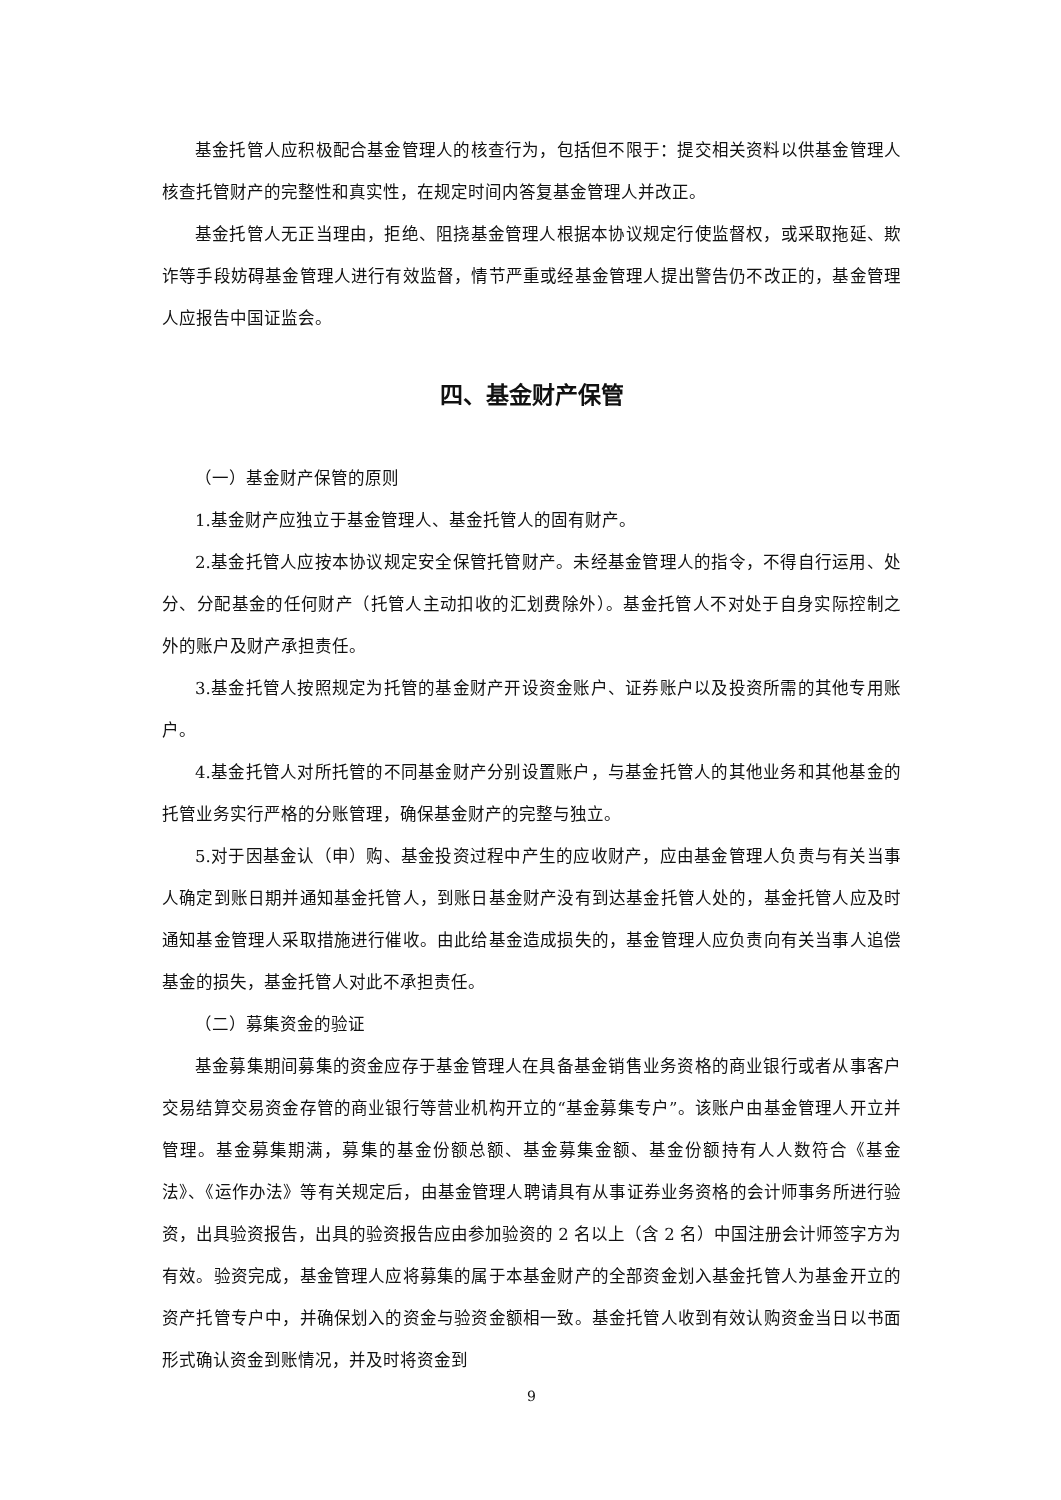基金托管人应积极配合基金管理人的核查行为，包括但不限于：提交相关资料以供基金管理人核查托管财产的完整性和真实性，在规定时间内答复基金管理人并改正。
基金托管人无正当理由，拒绝、阻挠基金管理人根据本协议规定行使监督权，或采取拖延、欺诈等手段妨碍基金管理人进行有效监督，情节严重或经基金管理人提出警告仍不改正的，基金管理人应报告中国证监会。
四、基金财产保管
（一）基金财产保管的原则
1.基金财产应独立于基金管理人、基金托管人的固有财产。
2.基金托管人应按本协议规定安全保管托管财产。未经基金管理人的指令，不得自行运用、处分、分配基金的任何财产（托管人主动扣收的汇划费除外）。基金托管人不对处于自身实际控制之外的账户及财产承担责任。
3.基金托管人按照规定为托管的基金财产开设资金账户、证券账户以及投资所需的其他专用账户。
4.基金托管人对所托管的不同基金财产分别设置账户，与基金托管人的其他业务和其他基金的托管业务实行严格的分账管理，确保基金财产的完整与独立。
5.对于因基金认（申）购、基金投资过程中产生的应收财产，应由基金管理人负责与有关当事人确定到账日期并通知基金托管人，到账日基金财产没有到达基金托管人处的，基金托管人应及时通知基金管理人采取措施进行催收。由此给基金造成损失的，基金管理人应负责向有关当事人追偿基金的损失，基金托管人对此不承担责任。
（二）募集资金的验证
基金募集期间募集的资金应存于基金管理人在具备基金销售业务资格的商业银行或者从事客户交易结算交易资金存管的商业银行等营业机构开立的“基金募集专户”。该账户由基金管理人开立并管理。基金募集期满，募集的基金份额总额、基金募集金额、基金份额持有人人数符合《基金法》、《运作办法》等有关规定后，由基金管理人聘请具有从事证券业务资格的会计师事务所进行验资，出具验资报告，出具的验资报告应由参加验资的 2 名以上（含 2 名）中国注册会计师签字方为有效。验资完成，基金管理人应将募集的属于本基金财产的全部资金划入基金托管人为基金开立的资产托管专户中，并确保划入的资金与验资金额相一致。基金托管人收到有效认购资金当日以书面形式确认资金到账情况，并及时将资金到
9